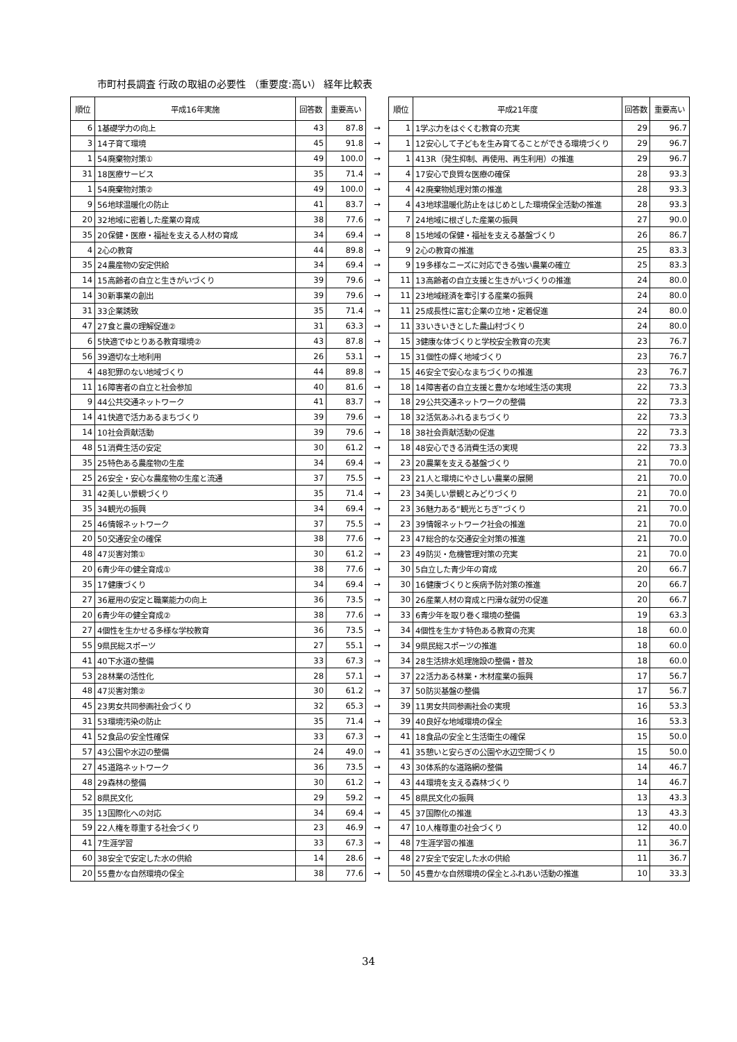市町村長調査 行政の取組の必要性 （重要度:高い） 経年比較表
| 順位 | 平成16年実施 | 回答数 | 重要高い | | 順位 | 平成21年度 | 回答数 | 重要高い |
| --- | --- | --- | --- | --- | --- | --- | --- | --- |
| 6 | 1基礎学力の向上 | 43 | 87.8 | → | 1 | 1学ぶ力をはぐくむ教育の充実 | 29 | 96.7 |
| 3 | 14子育て環境 | 45 | 91.8 | → | 1 | 12安心して子どもを生み育てることができる環境づくり | 29 | 96.7 |
| 1 | 54廃棄物対策① | 49 | 100.0 | → | 1 | 413R（発生抑制、再使用、再生利用）の推進 | 29 | 96.7 |
| 31 | 18医療サービス | 35 | 71.4 | → | 4 | 17安心で良質な医療の確保 | 28 | 93.3 |
| 1 | 54廃棄物対策② | 49 | 100.0 | → | 4 | 42廃棄物処理対策の推進 | 28 | 93.3 |
| 9 | 56地球温暖化の防止 | 41 | 83.7 | → | 4 | 43地球温暖化防止をはじめとした環境保全活動の推進 | 28 | 93.3 |
| 20 | 32地域に密着した産業の育成 | 38 | 77.6 | → | 7 | 24地域に根ざした産業の振興 | 27 | 90.0 |
| 35 | 20保健・医療・福祉を支える人材の育成 | 34 | 69.4 | → | 8 | 15地域の保健・福祉を支える基盤づくり | 26 | 86.7 |
| 4 | 2心の教育 | 44 | 89.8 | → | 9 | 2心の教育の推進 | 25 | 83.3 |
| 35 | 24農産物の安定供給 | 34 | 69.4 | → | 9 | 19多様なニーズに対応できる強い農業の確立 | 25 | 83.3 |
| 14 | 15高齢者の自立と生きがいづくり | 39 | 79.6 | → | 11 | 13高齢者の自立支援と生きがいづくりの推進 | 24 | 80.0 |
| 14 | 30新事業の創出 | 39 | 79.6 | → | 11 | 23地域経済を牽引する産業の振興 | 24 | 80.0 |
| 31 | 33企業誘致 | 35 | 71.4 | → | 11 | 25成長性に富む企業の立地・定着促進 | 24 | 80.0 |
| 47 | 27食と農の理解促進② | 31 | 63.3 | → | 11 | 33いきいきとした農山村づくり | 24 | 80.0 |
| 6 | 5快適でゆとりある教育環境② | 43 | 87.8 | → | 15 | 3健康な体づくりと学校安全教育の充実 | 23 | 76.7 |
| 56 | 39適切な土地利用 | 26 | 53.1 | → | 15 | 31個性の輝く地域づくり | 23 | 76.7 |
| 4 | 48犯罪のない地域づくり | 44 | 89.8 | → | 15 | 46安全で安心なまちづくりの推進 | 23 | 76.7 |
| 11 | 16障害者の自立と社会参加 | 40 | 81.6 | → | 18 | 14障害者の自立支援と豊かな地域生活の実現 | 22 | 73.3 |
| 9 | 44公共交通ネットワーク | 41 | 83.7 | → | 18 | 29公共交通ネットワークの整備 | 22 | 73.3 |
| 14 | 41快適で活力あるまちづくり | 39 | 79.6 | → | 18 | 32活気あふれるまちづくり | 22 | 73.3 |
| 14 | 10社会貢献活動 | 39 | 79.6 | → | 18 | 38社会貢献活動の促進 | 22 | 73.3 |
| 48 | 51消費生活の安定 | 30 | 61.2 | → | 18 | 48安心できる消費生活の実現 | 22 | 73.3 |
| 35 | 25特色ある農産物の生産 | 34 | 69.4 | → | 23 | 20農業を支える基盤づくり | 21 | 70.0 |
| 25 | 26安全・安心な農産物の生産と流通 | 37 | 75.5 | → | 23 | 21人と環境にやさしい農業の展開 | 21 | 70.0 |
| 31 | 42美しい景観づくり | 35 | 71.4 | → | 23 | 34美しい景観とみどりづくり | 21 | 70.0 |
| 35 | 34観光の振興 | 34 | 69.4 | → | 23 | 36魅力ある“観光とちぎ”づくり | 21 | 70.0 |
| 25 | 46情報ネットワーク | 37 | 75.5 | → | 23 | 39情報ネットワーク社会の推進 | 21 | 70.0 |
| 20 | 50交通安全の確保 | 38 | 77.6 | → | 23 | 47総合的な交通安全対策の推進 | 21 | 70.0 |
| 48 | 47災害対策① | 30 | 61.2 | → | 23 | 49防災・危機管理対策の充実 | 21 | 70.0 |
| 20 | 6青少年の健全育成① | 38 | 77.6 | → | 30 | 5自立した青少年の育成 | 20 | 66.7 |
| 35 | 17健康づくり | 34 | 69.4 | → | 30 | 16健康づくりと疾病予防対策の推進 | 20 | 66.7 |
| 27 | 36雇用の安定と職業能力の向上 | 36 | 73.5 | → | 30 | 26産業人材の育成と円滑な就労の促進 | 20 | 66.7 |
| 20 | 6青少年の健全育成② | 38 | 77.6 | → | 33 | 6青少年を取り巻く環境の整備 | 19 | 63.3 |
| 27 | 4個性を生かせる多様な学校教育 | 36 | 73.5 | → | 34 | 4個性を生かす特色ある教育の充実 | 18 | 60.0 |
| 55 | 9県民総スポーツ | 27 | 55.1 | → | 34 | 9県民総スポーツの推進 | 18 | 60.0 |
| 41 | 40下水道の整備 | 33 | 67.3 | → | 34 | 28生活排水処理施設の整備・普及 | 18 | 60.0 |
| 53 | 28林業の活性化 | 28 | 57.1 | → | 37 | 22活力ある林業・木材産業の振興 | 17 | 56.7 |
| 48 | 47災害対策② | 30 | 61.2 | → | 37 | 50防災基盤の整備 | 17 | 56.7 |
| 45 | 23男女共同参画社会づくり | 32 | 65.3 | → | 39 | 11男女共同参画社会の実現 | 16 | 53.3 |
| 31 | 53環境汚染の防止 | 35 | 71.4 | → | 39 | 40良好な地域環境の保全 | 16 | 53.3 |
| 41 | 52食品の安全性確保 | 33 | 67.3 | → | 41 | 18食品の安全と生活衛生の確保 | 15 | 50.0 |
| 57 | 43公園や水辺の整備 | 24 | 49.0 | → | 41 | 35憩いと安らぎの公園や水辺空間づくり | 15 | 50.0 |
| 27 | 45道路ネットワーク | 36 | 73.5 | → | 43 | 30体系的な道路網の整備 | 14 | 46.7 |
| 48 | 29森林の整備 | 30 | 61.2 | → | 43 | 44環境を支える森林づくり | 14 | 46.7 |
| 52 | 8県民文化 | 29 | 59.2 | → | 45 | 8県民文化の振興 | 13 | 43.3 |
| 35 | 13国際化への対応 | 34 | 69.4 | → | 45 | 37国際化の推進 | 13 | 43.3 |
| 59 | 22人権を尊重する社会づくり | 23 | 46.9 | → | 47 | 10人権尊重の社会づくり | 12 | 40.0 |
| 41 | 7生涯学習 | 33 | 67.3 | → | 48 | 7生涯学習の推進 | 11 | 36.7 |
| 60 | 38安全で安定した水の供給 | 14 | 28.6 | → | 48 | 27安全で安定した水の供給 | 11 | 36.7 |
| 20 | 55豊かな自然環境の保全 | 38 | 77.6 | → | 50 | 45豊かな自然環境の保全とふれあい活動の推進 | 10 | 33.3 |
34